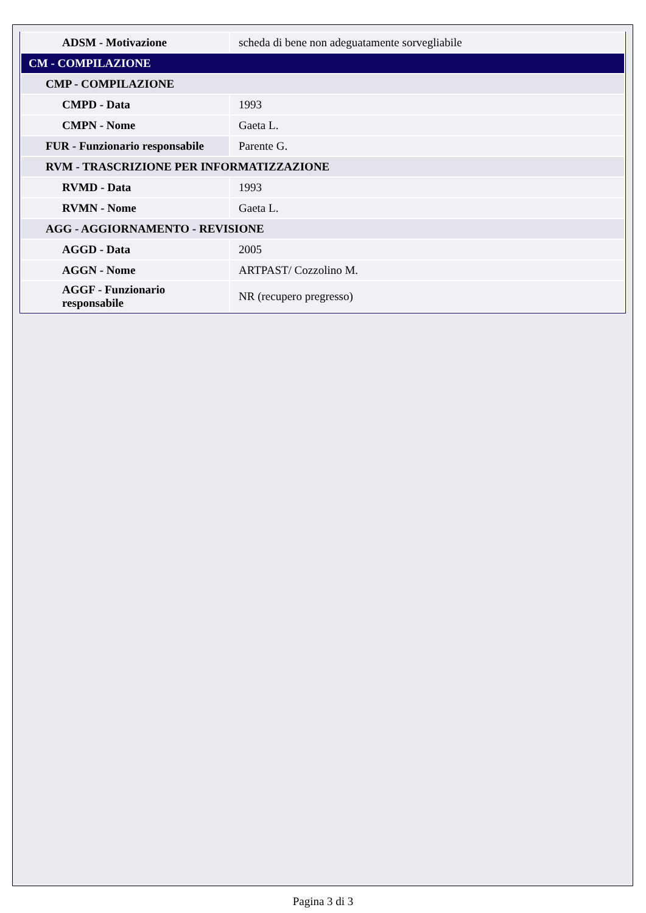| ADSM - Motivazione | scheda di bene non adeguatamente sorvegliabile |
| CM - COMPILAZIONE | |
| CMP - COMPILAZIONE | |
| CMPD - Data | 1993 |
| CMPN - Nome | Gaeta L. |
| FUR - Funzionario responsabile | Parente G. |
| RVM - TRASCRIZIONE PER INFORMATIZZAZIONE | |
| RVMD - Data | 1993 |
| RVMN - Nome | Gaeta L. |
| AGG - AGGIORNAMENTO - REVISIONE | |
| AGGD - Data | 2005 |
| AGGN - Nome | ARTPAST/ Cozzolino M. |
| AGGF - Funzionario responsabile | NR (recupero pregresso) |
Pagina 3 di 3